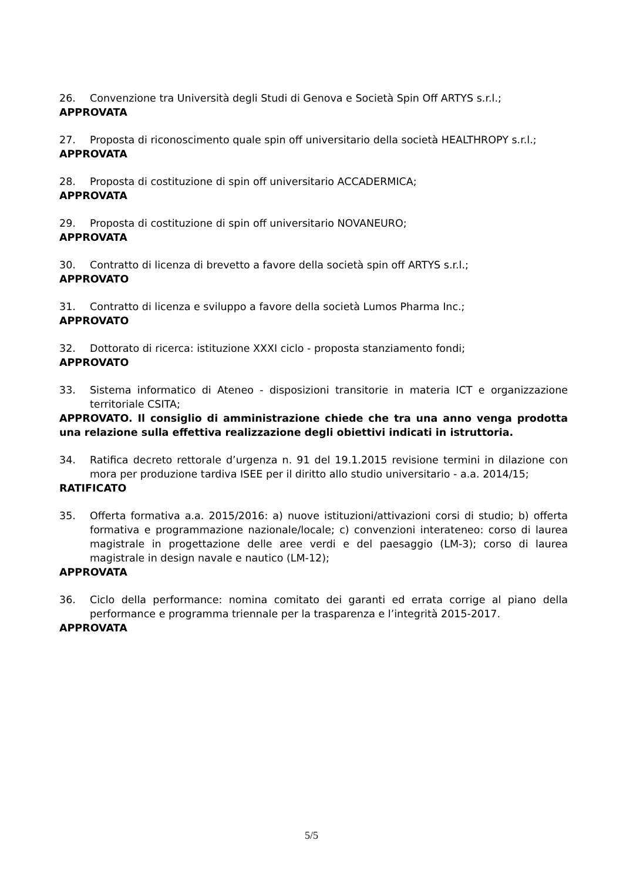26. Convenzione tra Università degli Studi di Genova e Società Spin Off ARTYS s.r.l.;
APPROVATA
27. Proposta di riconoscimento quale spin off universitario della società HEALTHROPY s.r.l.;
APPROVATA
28. Proposta di costituzione di spin off universitario ACCADERMICA;
APPROVATA
29. Proposta di costituzione di spin off universitario NOVANEURO;
APPROVATA
30. Contratto di licenza di brevetto a favore della società spin off ARTYS s.r.l.;
APPROVATO
31. Contratto di licenza e sviluppo a favore della società Lumos Pharma Inc.;
APPROVATO
32. Dottorato di ricerca: istituzione XXXI ciclo - proposta stanziamento fondi;
APPROVATO
33. Sistema informatico di Ateneo - disposizioni transitorie in materia ICT e organizzazione territoriale CSITA;
APPROVATO. Il consiglio di amministrazione chiede che tra una anno venga prodotta una relazione sulla effettiva realizzazione degli obiettivi indicati in istruttoria.
34. Ratifica decreto rettorale d’urgenza n. 91 del 19.1.2015 revisione termini in dilazione con mora per produzione tardiva ISEE per il diritto allo studio universitario - a.a. 2014/15;
RATIFICATO
35. Offerta formativa a.a. 2015/2016: a) nuove istituzioni/attivazioni corsi di studio; b) offerta formativa e programmazione nazionale/locale; c) convenzioni interateneo: corso di laurea magistrale in progettazione delle aree verdi e del paesaggio (LM-3); corso di laurea magistrale in design navale e nautico (LM-12);
APPROVATA
36. Ciclo della performance: nomina comitato dei garanti ed errata corrige al piano della performance e programma triennale per la trasparenza e l’integrità 2015-2017.
APPROVATA
5/5